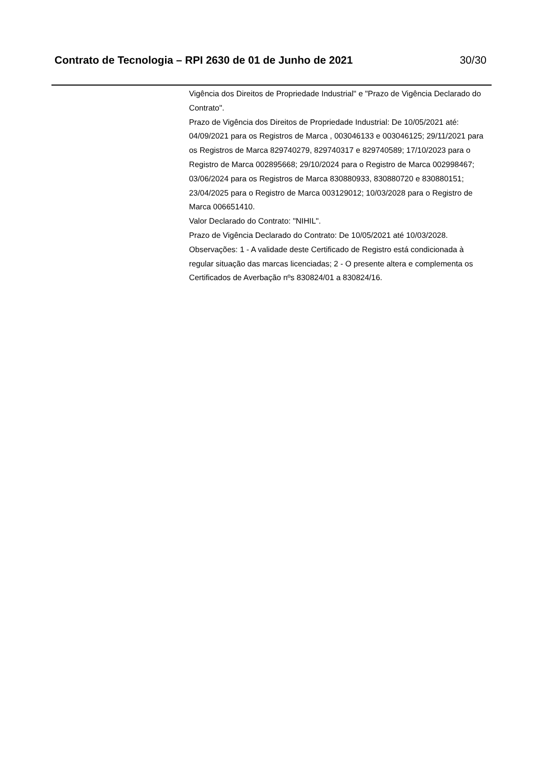Contrato de Tecnologia – RPI 2630 de 01 de Junho de 2021 30/30
Vigência dos Direitos de Propriedade Industrial" e "Prazo de Vigência Declarado do Contrato".
Prazo de Vigência dos Direitos de Propriedade Industrial: De 10/05/2021 até: 04/09/2021 para os Registros de Marca , 003046133 e 003046125; 29/11/2021 para os Registros de Marca 829740279, 829740317 e 829740589; 17/10/2023 para o Registro de Marca 002895668; 29/10/2024 para o Registro de Marca 002998467; 03/06/2024 para os Registros de Marca 830880933, 830880720 e 830880151; 23/04/2025 para o Registro de Marca 003129012; 10/03/2028 para o Registro de Marca 006651410.
Valor Declarado do Contrato: "NIHIL".
Prazo de Vigência Declarado do Contrato: De 10/05/2021 até 10/03/2028.
Observações: 1 - A validade deste Certificado de Registro está condicionada à regular situação das marcas licenciadas; 2 - O presente altera e complementa os Certificados de Averbação nºs 830824/01 a 830824/16.